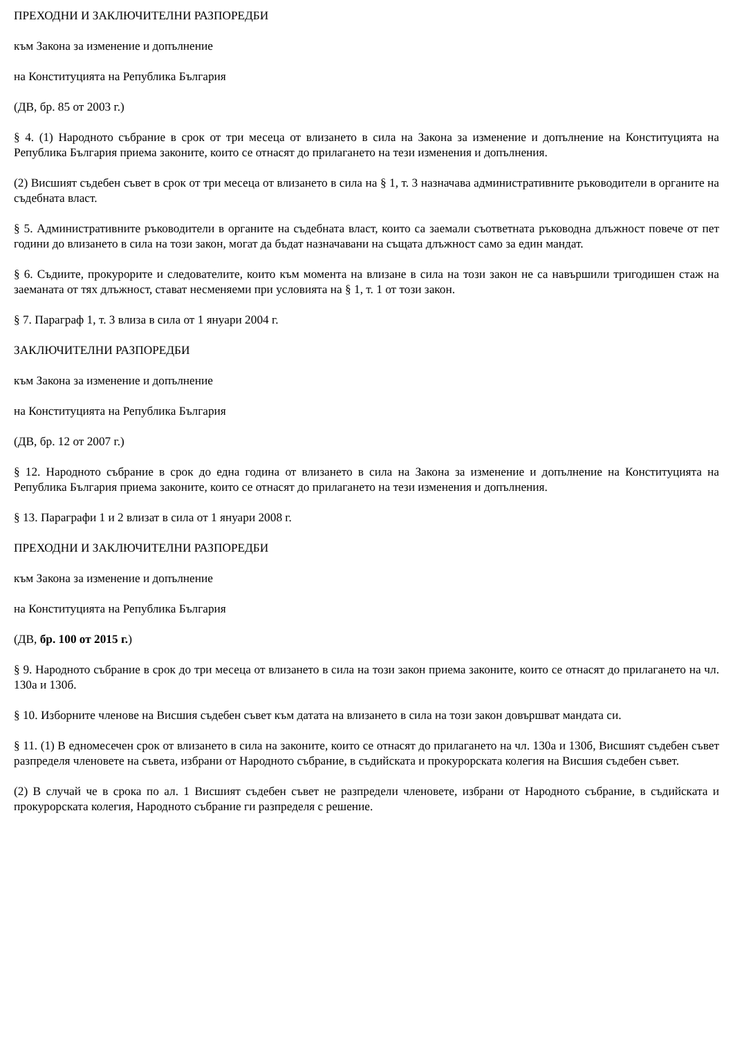ПРЕХОДНИ И ЗАКЛЮЧИТЕЛНИ РАЗПОРЕДБИ
към Закона за изменение и допълнение
на Конституцията на Република България
(ДВ, бр. 85 от 2003 г.)
§ 4. (1) Народното събрание в срок от три месеца от влизането в сила на Закона за изменение и допълнение на Конституцията на Република България приема законите, които се отнасят до прилагането на тези изменения и допълнения.
(2) Висшият съдебен съвет в срок от три месеца от влизането в сила на § 1, т. 3 назначава административните ръководители в органите на съдебната власт.
§ 5. Административните ръководители в органите на съдебната власт, които са заемали съответната ръководна длъжност повече от пет години до влизането в сила на този закон, могат да бъдат назначавани на същата длъжност само за един мандат.
§ 6. Съдиите, прокурорите и следователите, които към момента на влизане в сила на този закон не са навършили тригодишен стаж на заеманата от тях длъжност, стават несменяеми при условията на § 1, т. 1 от този закон.
§ 7. Параграф 1, т. 3 влиза в сила от 1 януари 2004 г.
ЗАКЛЮЧИТЕЛНИ РАЗПОРЕДБИ
към Закона за изменение и допълнение
на Конституцията на Република България
(ДВ, бр. 12 от 2007 г.)
§ 12. Народното събрание в срок до една година от влизането в сила на Закона за изменение и допълнение на Конституцията на Република България приема законите, които се отнасят до прилагането на тези изменения и допълнения.
§ 13. Параграфи 1 и 2 влизат в сила от 1 януари 2008 г.
ПРЕХОДНИ И ЗАКЛЮЧИТЕЛНИ РАЗПОРЕДБИ
към Закона за изменение и допълнение
на Конституцията на Република България
(ДВ, бр. 100 от 2015 г.)
§ 9. Народното събрание в срок до три месеца от влизането в сила на този закон приема законите, които се отнасят до прилагането на чл. 130а и 130б.
§ 10. Изборните членове на Висшия съдебен съвет към датата на влизането в сила на този закон довършват мандата си.
§ 11. (1) В едномесечен срок от влизането в сила на законите, които се отнасят до прилагането на чл. 130а и 130б, Висшият съдебен съвет разпределя членовете на съвета, избрани от Народното събрание, в съдийската и прокурорската колегия на Висшия съдебен съвет.
(2) В случай че в срока по ал. 1 Висшият съдебен съвет не разпредели членовете, избрани от Народното събрание, в съдийската и прокурорската колегия, Народното събрание ги разпределя с решение.